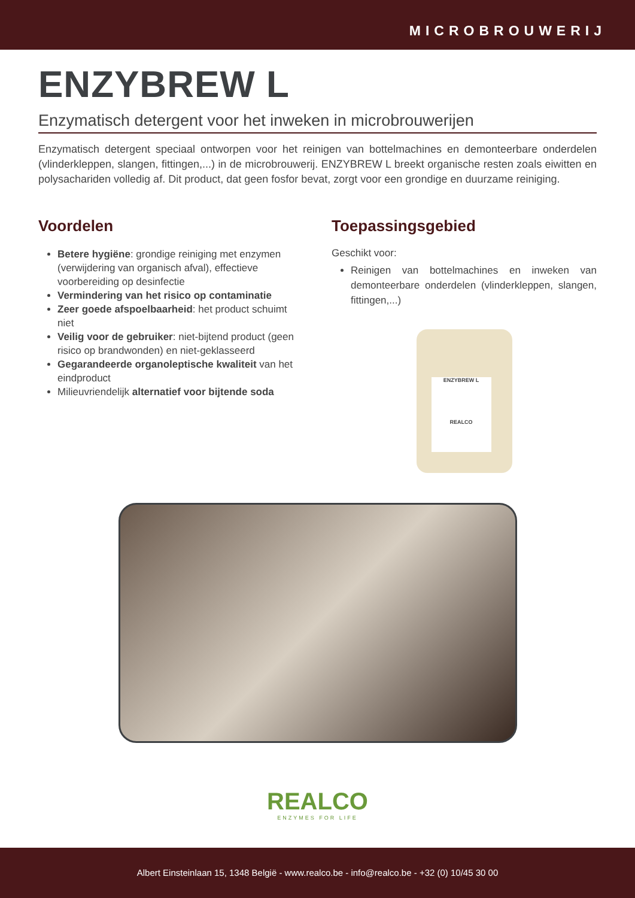MICROBROUWERIJ
ENZYBREW L
Enzymatisch detergent voor het inweken in microbrouwerijen
Enzymatisch detergent speciaal ontworpen voor het reinigen van bottelmachines en demonteerbare onderdelen (vlinderkleppen, slangen, fittingen,...) in de microbrouwerij. ENZYBREW L breekt organische resten zoals eiwitten en polysachariden volledig af. Dit product, dat geen fosfor bevat, zorgt voor een grondige en duurzame reiniging.
Voordelen
Betere hygiëne: grondige reiniging met enzymen (verwijdering van organisch afval), effectieve voorbereiding op desinfectie
Vermindering van het risico op contaminatie
Zeer goede afspoelbaarheid: het product schuimt niet
Veilig voor de gebruiker: niet-bijtend product (geen risico op brandwonden) en niet-geklasseerd
Gegarandeerde organoleptische kwaliteit van het eindproduct
Milieuvriendelijk alternatief voor bijtende soda
Toepassingsgebied
Geschikt voor:
Reinigen van bottelmachines en inweken van demonteerbare onderdelen (vlinderkleppen, slangen, fittingen,...)
ENZYBREW L
REALCO
REALCO
ENZYMES FOR LIFE
Albert Einsteinlaan 15, 1348 België - www.realco.be - info@realco.be - +32 (0) 10/45 30 00